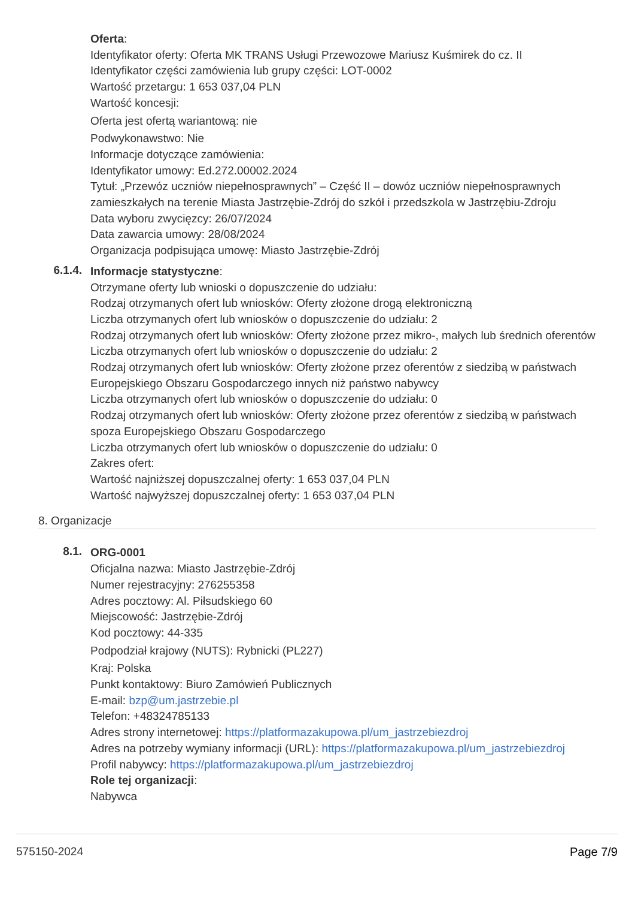Oferta:
Identyfikator oferty: Oferta MK TRANS Usługi Przewozowe Mariusz Kuśmirek do cz. II
Identyfikator części zamówienia lub grupy części: LOT-0002
Wartość przetargu: 1 653 037,04 PLN
Wartość koncesji:
Oferta jest ofertą wariantową: nie
Podwykonawstwo: Nie
Informacje dotyczące zamówienia:
Identyfikator umowy: Ed.272.00002.2024
Tytuł: „Przewóz uczniów niepełnosprawnych” – Część II – dowóz uczniów niepełnosprawnych zamieszkałych na terenie Miasta Jastrzębie-Zdrój do szkół i przedszkola w Jastrzębiu-Zdroju
Data wyboru zwycięzcy: 26/07/2024
Data zawarcia umowy: 28/08/2024
Organizacja podpisująca umowę: Miasto Jastrzębie-Zdrój
6.1.4.
Informacje statystyczne:
Otrzymane oferty lub wnioski o dopuszczenie do udziału:
Rodzaj otrzymanych ofert lub wniosków: Oferty złożone drogą elektroniczną
Liczba otrzymanych ofert lub wniosków o dopuszczenie do udziału: 2
Rodzaj otrzymanych ofert lub wniosków: Oferty złożone przez mikro-, małych lub średnich oferentów
Liczba otrzymanych ofert lub wniosków o dopuszczenie do udziału: 2
Rodzaj otrzymanych ofert lub wniosków: Oferty złożone przez oferentów z siedzibą w państwach Europejskiego Obszaru Gospodarczego innych niż państwo nabywcy
Liczba otrzymanych ofert lub wniosków o dopuszczenie do udziału: 0
Rodzaj otrzymanych ofert lub wniosków: Oferty złożone przez oferentów z siedzibą w państwach spoza Europejskiego Obszaru Gospodarczego
Liczba otrzymanych ofert lub wniosków o dopuszczenie do udziału: 0
Zakres ofert:
Wartość najniższej dopuszczalnej oferty: 1 653 037,04 PLN
Wartość najwyższej dopuszczalnej oferty: 1 653 037,04 PLN
8. Organizacje
8.1.
ORG-0001
Oficjalna nazwa: Miasto Jastrzębie-Zdrój
Numer rejestracyjny: 276255358
Adres pocztowy: Al. Piłsudskiego 60
Miejscowość: Jastrzębie-Zdrój
Kod pocztowy: 44-335
Podpodział krajowy (NUTS): Rybnicki (PL227)
Kraj: Polska
Punkt kontaktowy: Biuro Zamówień Publicznych
E-mail: bzp@um.jastrzebie.pl
Telefon: +48324785133
Adres strony internetowej: https://platformazakupowa.pl/um_jastrzebiezdroj
Adres na potrzeby wymiany informacji (URL): https://platformazakupowa.pl/um_jastrzebiezdroj
Profil nabywcy: https://platformazakupowa.pl/um_jastrzebiezdroj
Role tej organizacji:
Nabywca
575150-2024 Page 7/9